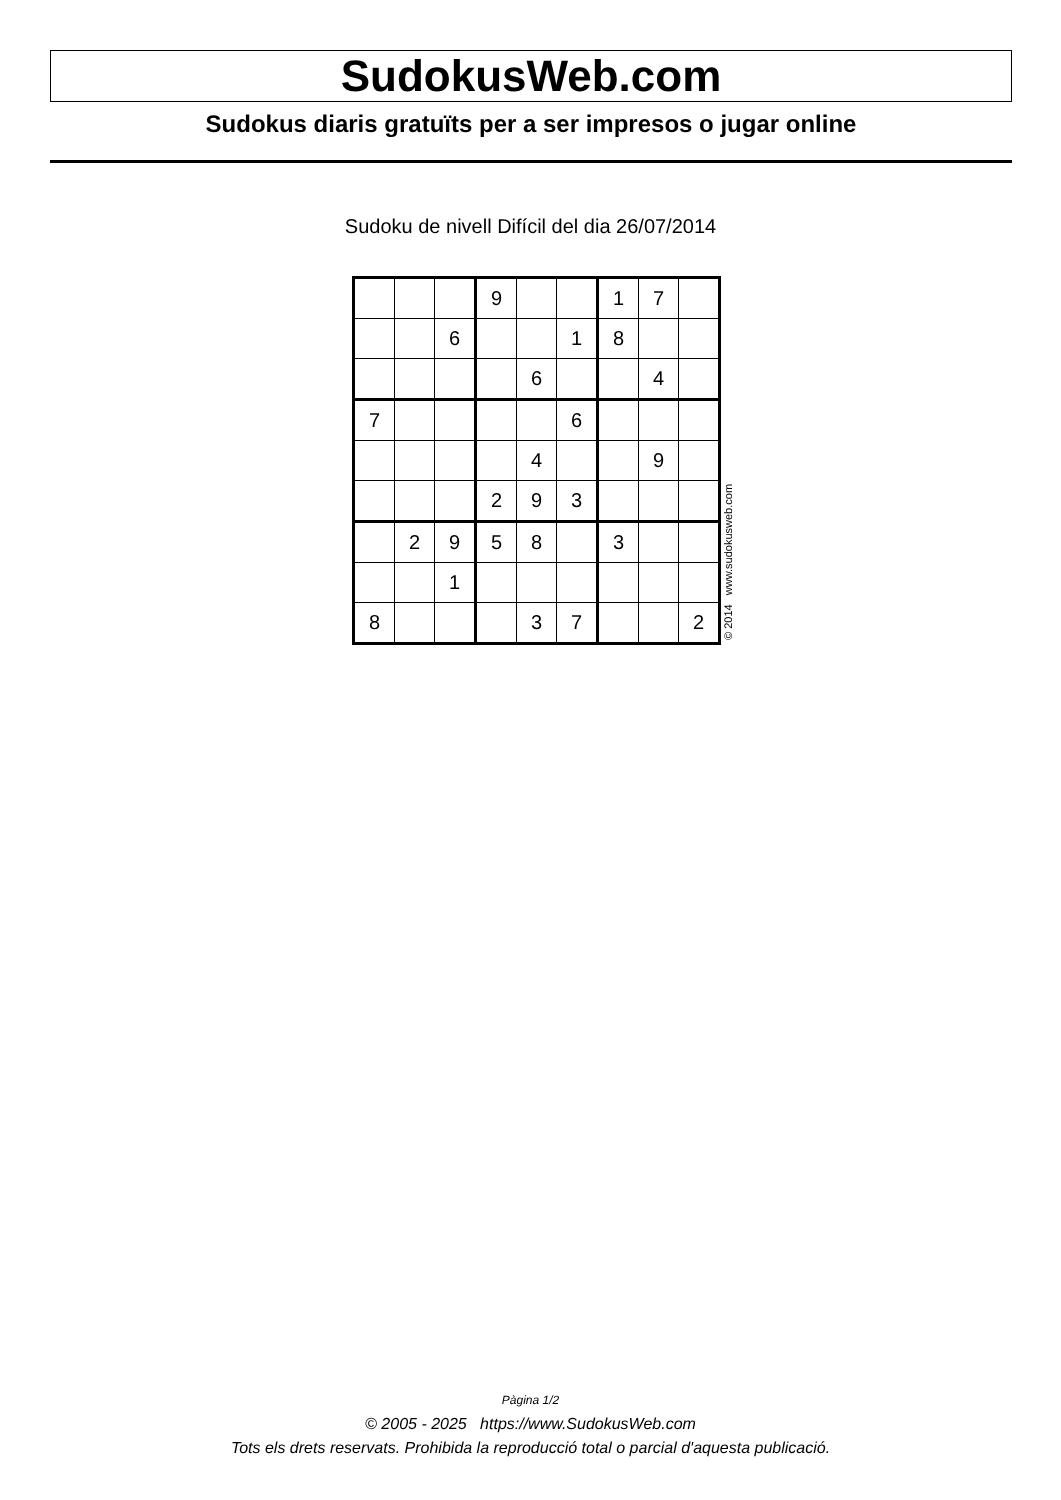SudokusWeb.com
Sudokus diaris gratuïts per a ser impresos o jugar online
Sudoku de nivell Difícil del dia 26/07/2014
| | | | 9 | | | 1 | 7 | |
| | | 6 | | | 1 | 8 | | |
| | | | | 6 | | | 4 | |
| 7 | | | | | 6 | | | |
| | | | | 4 | | | 9 | |
| | | | 2 | 9 | 3 | | | |
| | 2 | 9 | 5 | 8 | | 3 | | |
| | | 1 | | | | | | |
| 8 | | | | 3 | 7 | | | 2 |
© 2014 www.sudokusweb.com
Pàgina 1/2
© 2005 - 2025 https://www.SudokusWeb.com
Tots els drets reservats. Prohibida la reproducció total o parcial d'aquesta publicació.